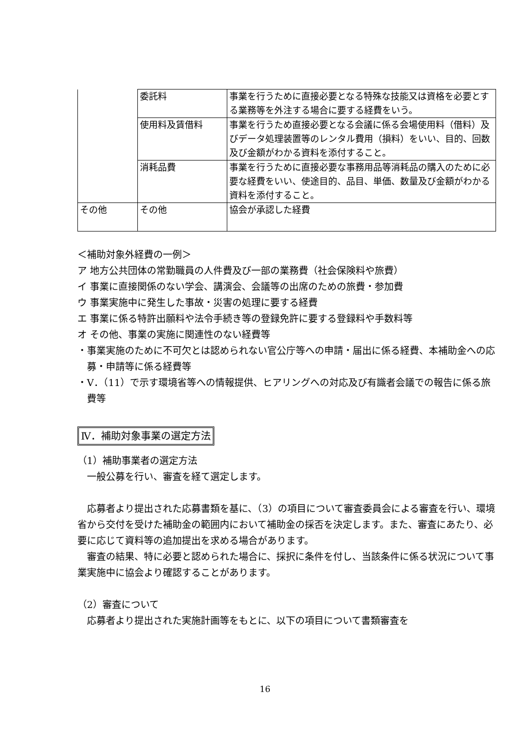| | 委託料 | 事業を行うために直接必要となる特殊な技能又は資格を必要とする業務等を外注する場合に要する経費をいう。 |
| | 使用料及賃借料 | 事業を行うため直接必要となる会議に係る会場使用料（借料）及びデータ処理装置等のレンタル費用（損料）をいい、目的、回数及び金額がわかる資料を添付すること。 |
| | 消耗品費 | 事業を行うために直接必要な事務用品等消耗品の購入のために必要な経費をいい、使途目的、品目、単価、数量及び金額がわかる資料を添付すること。 |
| その他 | その他 | 協会が承認した経費 |
＜補助対象外経費の一例＞
ア 地方公共団体の常勤職員の人件費及び一部の業務費（社会保険料や旅費）
イ 事業に直接関係のない学会、講演会、会議等の出席のための旅費・参加費
ウ 事業実施中に発生した事故・災害の処理に要する経費
エ 事業に係る特許出願料や法令手続き等の登録免許に要する登録料や手数料等
オ その他、事業の実施に関連性のない経費等
・事業実施のために不可欠とは認められない官公庁等への申請・届出に係る経費、本補助金への応募・申請等に係る経費等
・V．（11）で示す環境省等への情報提供、ヒアリングへの対応及び有識者会議での報告に係る旅費等
Ⅳ．補助対象事業の選定方法
（1）補助事業者の選定方法
　一般公募を行い、審査を経て選定します。
　応募者より提出された応募書類を基に、（3）の項目について審査委員会による審査を行い、環境省から交付を受けた補助金の範囲内において補助金の採否を決定します。また、審査にあたり、必要に応じて資料等の追加提出を求める場合があります。
　審査の結果、特に必要と認められた場合に、採択に条件を付し、当該条件に係る状況について事業実施中に協会より確認することがあります。
（2）審査について
　応募者より提出された実施計画等をもとに、以下の項目について書類審査を
16